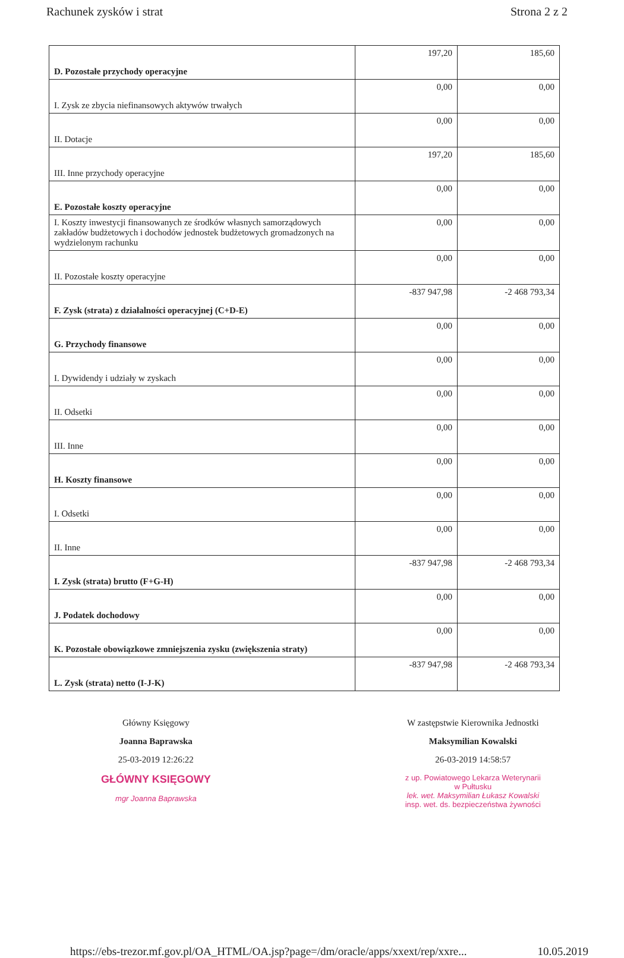Rachunek zysków i strat Strona 2 z 2
| D. Pozostałe przychody operacyjne | 197,20 | 185,60 |
| I. Zysk ze zbycia niefinansowych aktywów trwałych | 0,00 | 0,00 |
| II. Dotacje | 0,00 | 0,00 |
| III. Inne przychody operacyjne | 197,20 | 185,60 |
| E. Pozostałe koszty operacyjne | 0,00 | 0,00 |
| I. Koszty inwestycji finansowanych ze środków własnych samorządowych zakładów budżetowych i dochodów jednostek budżetowych gromadzonych na wydzielonym rachunku | 0,00 | 0,00 |
| II. Pozostałe koszty operacyjne | 0,00 | 0,00 |
| F. Zysk (strata) z działalności operacyjnej (C+D-E) | -837 947,98 | -2 468 793,34 |
| G. Przychody finansowe | 0,00 | 0,00 |
| I. Dywidendy i udziały w zyskach | 0,00 | 0,00 |
| II. Odsetki | 0,00 | 0,00 |
| III. Inne | 0,00 | 0,00 |
| H. Koszty finansowe | 0,00 | 0,00 |
| I. Odsetki | 0,00 | 0,00 |
| II. Inne | 0,00 | 0,00 |
| I. Zysk (strata) brutto (F+G-H) | -837 947,98 | -2 468 793,34 |
| J. Podatek dochodowy | 0,00 | 0,00 |
| K. Pozostałe obowiązkowe zmniejszenia zysku (zwiększenia straty) | 0,00 | 0,00 |
| L. Zysk (strata) netto (I-J-K) | -837 947,98 | -2 468 793,34 |
Główny Księgowy
Joanna Baprawska
25-03-2019 12:26:22
GŁÓWNY KSIĘGOWY
mgr Joanna Baprawska
W zastępstwie Kierownika Jednostki
Maksymilian Kowalski
26-03-2019 14:58:57
z up. Powiatowego Lekarza Weterynarii
w Pułtusku
lek. wet. Maksymilian Łukasz Kowalski
insp. wet. ds. bezpieczeństwa żywności
https://ebs-trezor.mf.gov.pl/OA_HTML/OA.jsp?page=/dm/oracle/apps/xxext/rep/xxre... 10.05.2019